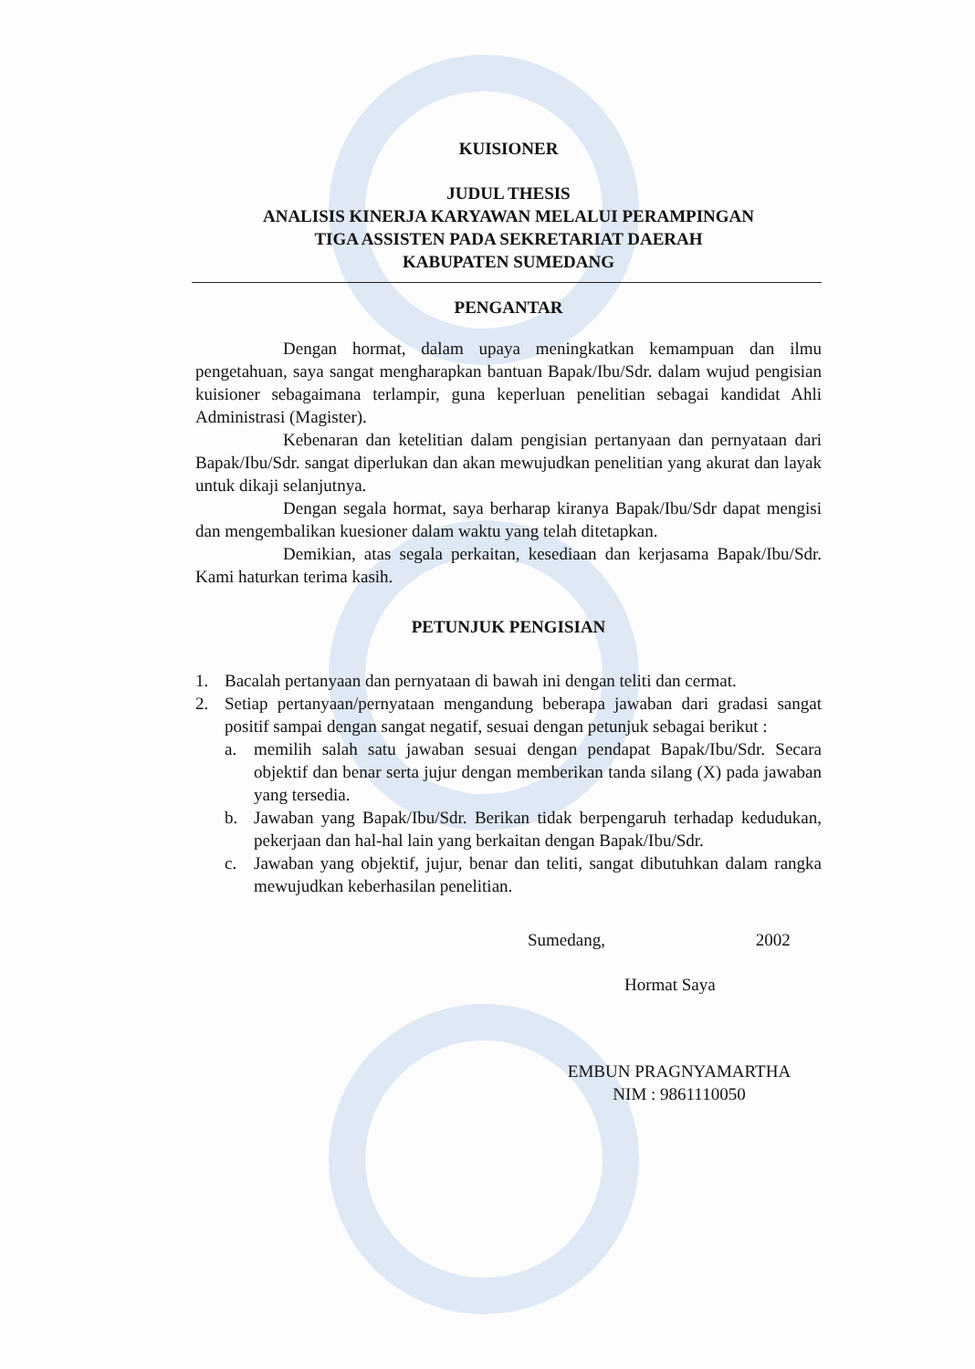KUISIONER
JUDUL THESIS
ANALISIS KINERJA KARYAWAN MELALUI PERAMPINGAN
TIGA ASSISTEN PADA SEKRETARIAT DAERAH
KABUPATEN SUMEDANG
PENGANTAR
Dengan hormat, dalam upaya meningkatkan kemampuan dan ilmu pengetahuan, saya sangat mengharapkan bantuan Bapak/Ibu/Sdr. dalam wujud pengisian kuisioner sebagaimana terlampir, guna keperluan penelitian sebagai kandidat Ahli Administrasi (Magister).
Kebenaran dan ketelitian dalam pengisian pertanyaan dan pernyataan dari Bapak/Ibu/Sdr. sangat diperlukan dan akan mewujudkan penelitian yang akurat dan layak untuk dikaji selanjutnya.
Dengan segala hormat, saya berharap kiranya Bapak/Ibu/Sdr dapat mengisi dan mengembalikan kuesioner dalam waktu yang telah ditetapkan.
Demikian, atas segala perkaitan, kesediaan dan kerjasama Bapak/Ibu/Sdr. Kami haturkan terima kasih.
PETUNJUK PENGISIAN
1. Bacalah pertanyaan dan pernyataan di bawah ini dengan teliti dan cermat.
2. Setiap pertanyaan/pernyataan mengandung beberapa jawaban dari gradasi sangat positif sampai dengan sangat negatif, sesuai dengan petunjuk sebagai berikut :
a. memilih salah satu jawaban sesuai dengan pendapat Bapak/Ibu/Sdr. Secara objektif dan benar serta jujur dengan memberikan tanda silang (X) pada jawaban yang tersedia.
b. Jawaban yang Bapak/Ibu/Sdr. Berikan tidak berpengaruh terhadap kedudukan, pekerjaan dan hal-hal lain yang berkaitan dengan Bapak/Ibu/Sdr.
c. Jawaban yang objektif, jujur, benar dan teliti, sangat dibutuhkan dalam rangka mewujudkan keberhasilan penelitian.
Sumedang, 2002
Hormat Saya
EMBUN PRAGNYAMARTHA
NIM : 9861110050